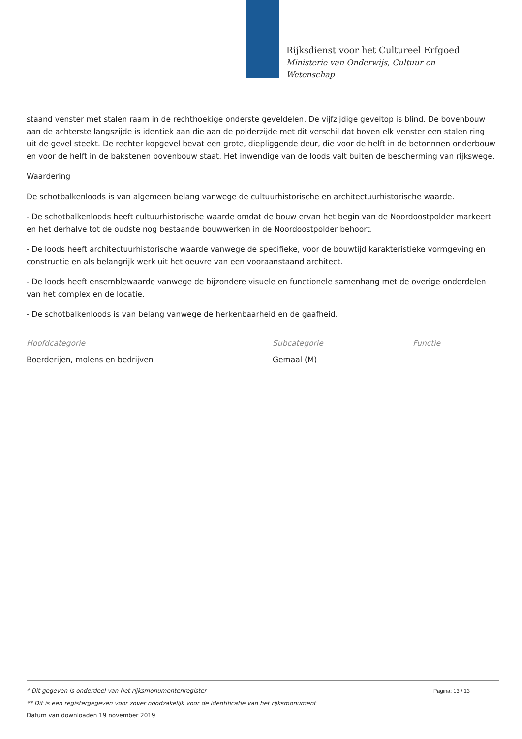Rijksdienst voor het Cultureel Erfgoed
Ministerie van Onderwijs, Cultuur en
Wetenschap
staand venster met stalen raam in de rechthoekige onderste geveldelen. De vijfzijdige geveltop is blind. De bovenbouw aan de achterste langszijde is identiek aan die aan de polderzijde met dit verschil dat boven elk venster een stalen ring uit de gevel steekt. De rechter kopgevel bevat een grote, diepliggende deur, die voor de helft in de betonnnen onderbouw en voor de helft in de bakstenen bovenbouw staat. Het inwendige van de loods valt buiten de bescherming van rijkswege.
Waardering
De schotbalkenloods is van algemeen belang vanwege de cultuurhistorische en architectuurhistorische waarde.
- De schotbalkenloods heeft cultuurhistorische waarde omdat de bouw ervan het begin van de Noordoostpolder markeert en het derhalve tot de oudste nog bestaande bouwwerken in de Noordoostpolder behoort.
- De loods heeft architectuurhistorische waarde vanwege de specifieke, voor de bouwtijd karakteristieke vormgeving en constructie en als belangrijk werk uit het oeuvre van een vooraanstaand architect.
- De loods heeft ensemblewaarde vanwege de bijzondere visuele en functionele samenhang met de overige onderdelen van het complex en de locatie.
- De schotbalkenloods is van belang vanwege de herkenbaarheid en de gaafheid.
| Hoofdcategorie | Subcategorie | Functie |
| --- | --- | --- |
| Boerderijen, molens en bedrijven | Gemaal (M) | |
Pagina: 13 / 13 * Dit gegeven is onderdeel van het rijksmonumentenregister
** Dit is een registergegeven voor zover noodzakelijk voor de identificatie van het rijksmonument
Datum van downloaden 19 november 2019